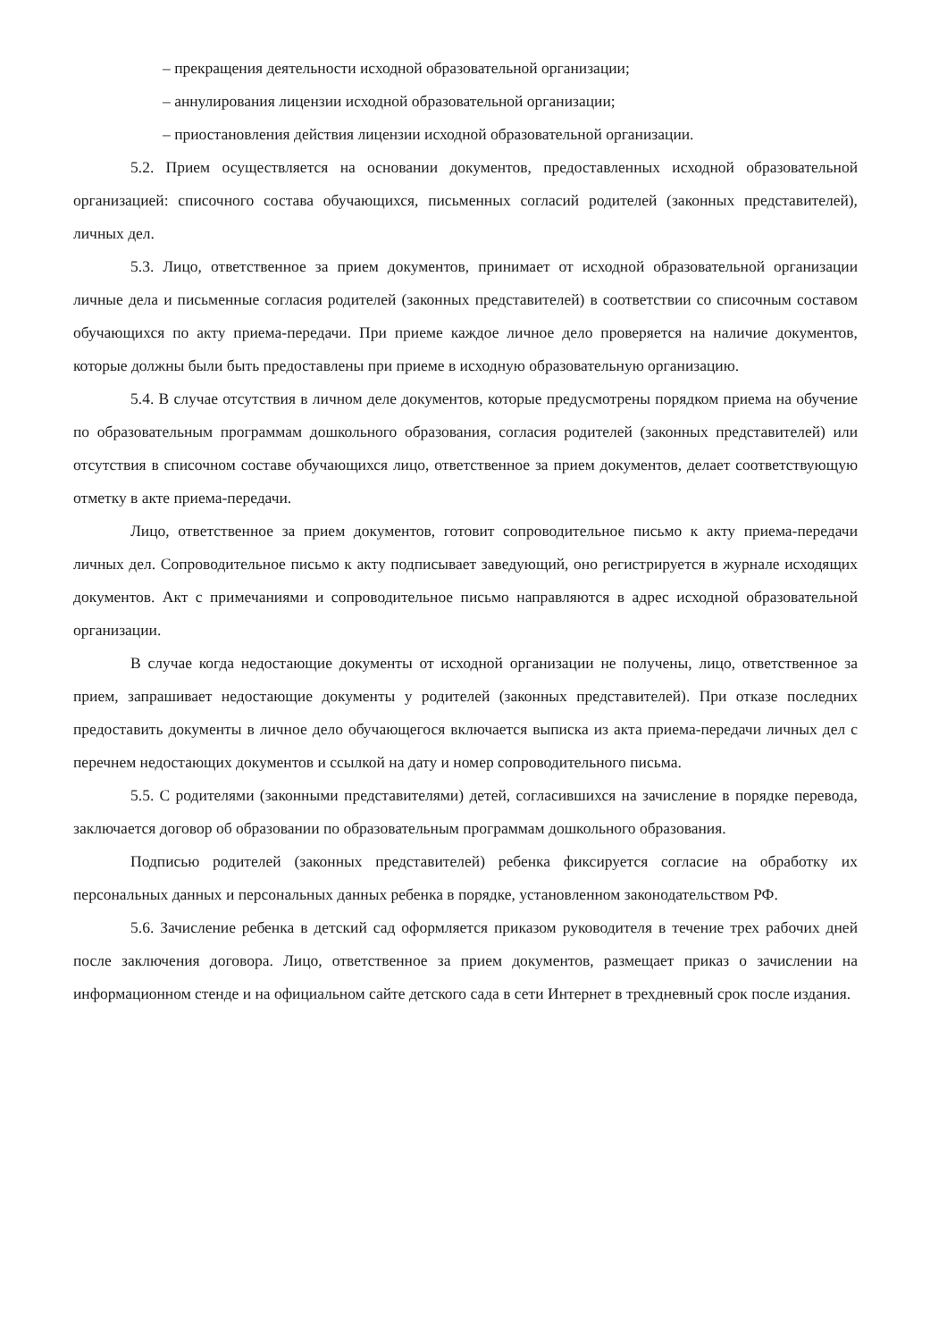– прекращения деятельности исходной образовательной организации;
– аннулирования лицензии исходной образовательной организации;
– приостановления действия лицензии исходной образовательной организации.
5.2. Прием осуществляется на основании документов, предоставленных исходной образовательной организацией: списочного состава обучающихся, письменных согласий родителей (законных представителей), личных дел.
5.3. Лицо, ответственное за прием документов, принимает от исходной образовательной организации личные дела и письменные согласия родителей (законных представителей) в соответствии со списочным составом обучающихся по акту приема-передачи. При приеме каждое личное дело проверяется на наличие документов, которые должны были быть предоставлены при приеме в исходную образовательную организацию.
5.4. В случае отсутствия в личном деле документов, которые предусмотрены порядком приема на обучение по образовательным программам дошкольного образования, согласия родителей (законных представителей) или отсутствия в списочном составе обучающихся лицо, ответственное за прием документов, делает соответствующую отметку в акте приема-передачи.
Лицо, ответственное за прием документов, готовит сопроводительное письмо к акту приема-передачи личных дел. Сопроводительное письмо к акту подписывает заведующий, оно регистрируется в журнале исходящих документов. Акт с примечаниями и сопроводительное письмо направляются в адрес исходной образовательной организации.
В случае когда недостающие документы от исходной организации не получены, лицо, ответственное за прием, запрашивает недостающие документы у родителей (законных представителей). При отказе последних предоставить документы в личное дело обучающегося включается выписка из акта приема-передачи личных дел с перечнем недостающих документов и ссылкой на дату и номер сопроводительного письма.
5.5. С родителями (законными представителями) детей, согласившихся на зачисление в порядке перевода, заключается договор об образовании по образовательным программам дошкольного образования.
Подписью родителей (законных представителей) ребенка фиксируется согласие на обработку их персональных данных и персональных данных ребенка в порядке, установленном законодательством РФ.
5.6. Зачисление ребенка в детский сад оформляется приказом руководителя в течение трех рабочих дней после заключения договора. Лицо, ответственное за прием документов, размещает приказ о зачислении на информационном стенде и на официальном сайте детского сада в сети Интернет в трехдневный срок после издания.